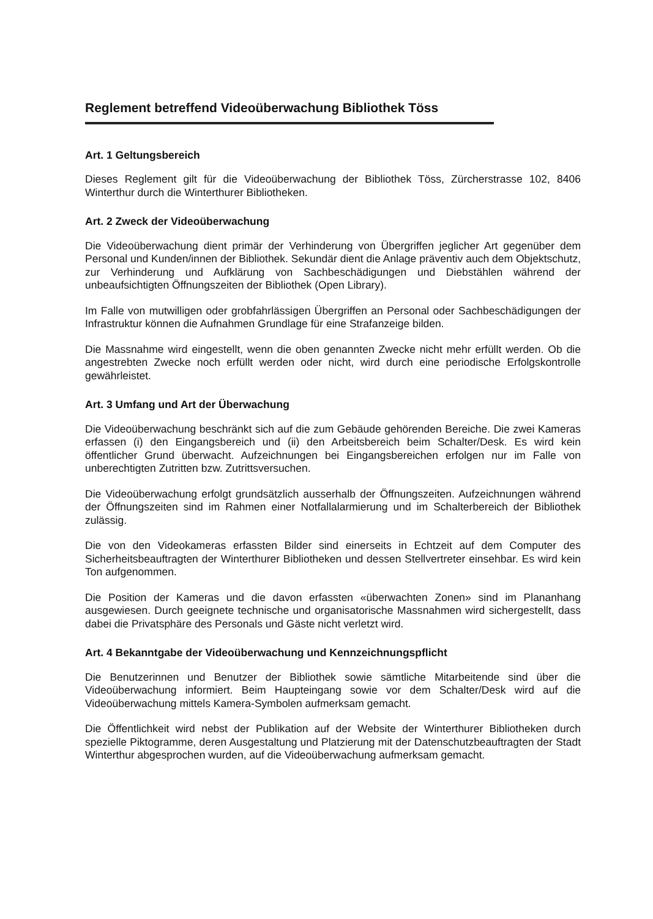Reglement betreffend Videoüberwachung Bibliothek Töss
Art. 1 Geltungsbereich
Dieses Reglement gilt für die Videoüberwachung der Bibliothek Töss, Zürcherstrasse 102, 8406 Winterthur durch die Winterthurer Bibliotheken.
Art. 2 Zweck der Videoüberwachung
Die Videoüberwachung dient primär der Verhinderung von Übergriffen jeglicher Art gegenüber dem Personal und Kunden/innen der Bibliothek. Sekundär dient die Anlage präventiv auch dem Objektschutz, zur Verhinderung und Aufklärung von Sachbeschädigungen und Diebstählen während der unbeaufsichtigten Öffnungszeiten der Bibliothek (Open Library).
Im Falle von mutwilligen oder grobfahrlässigen Übergriffen an Personal oder Sachbeschädigungen der Infrastruktur können die Aufnahmen Grundlage für eine Strafanzeige bilden.
Die Massnahme wird eingestellt, wenn die oben genannten Zwecke nicht mehr erfüllt werden. Ob die angestrebten Zwecke noch erfüllt werden oder nicht, wird durch eine periodische Erfolgskontrolle gewährleistet.
Art. 3 Umfang und Art der Überwachung
Die Videoüberwachung beschränkt sich auf die zum Gebäude gehörenden Bereiche. Die zwei Kameras erfassen (i) den Eingangsbereich und (ii) den Arbeitsbereich beim Schalter/Desk. Es wird kein öffentlicher Grund überwacht. Aufzeichnungen bei Eingangsbereichen erfolgen nur im Falle von unberechtigten Zutritten bzw. Zutrittsversuchen.
Die Videoüberwachung erfolgt grundsätzlich ausserhalb der Öffnungszeiten. Aufzeichnungen während der Öffnungszeiten sind im Rahmen einer Notfallalarmierung und im Schalterbereich der Bibliothek zulässig.
Die von den Videokameras erfassten Bilder sind einerseits in Echtzeit auf dem Computer des Sicherheitsbeauftragten der Winterthurer Bibliotheken und dessen Stellvertreter einsehbar. Es wird kein Ton aufgenommen.
Die Position der Kameras und die davon erfassten «überwachten Zonen» sind im Plananhang ausgewiesen. Durch geeignete technische und organisatorische Massnahmen wird sichergestellt, dass dabei die Privatsphäre des Personals und Gäste nicht verletzt wird.
Art. 4 Bekanntgabe der Videoüberwachung und Kennzeichnungspflicht
Die Benutzerinnen und Benutzer der Bibliothek sowie sämtliche Mitarbeitende sind über die Videoüberwachung informiert. Beim Haupteingang sowie vor dem Schalter/Desk wird auf die Videoüberwachung mittels Kamera-Symbolen aufmerksam gemacht.
Die Öffentlichkeit wird nebst der Publikation auf der Website der Winterthurer Bibliotheken durch spezielle Piktogramme, deren Ausgestaltung und Platzierung mit der Datenschutzbeauftragten der Stadt Winterthur abgesprochen wurden, auf die Videoüberwachung aufmerksam gemacht.